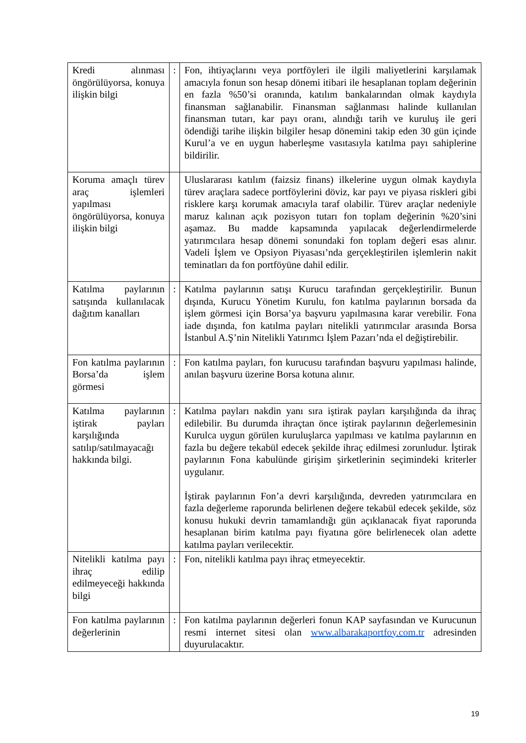| Kredi alınması öngörülüyorsa, konuya ilişkin bilgi | : | Fon, ihtiyaçlarını veya portföyleri ile ilgili maliyetlerini karşılamak amacıyla fonun son hesap dönemi itibari ile hesaplanan toplam değerinin en fazla %50’si oranında, katılım bankalarından olmak kaydıyla finansman sağlanabilir. Finansman sağlanması halinde kullanılan finansman tutarı, kar payı oranı, alındığı tarih ve kuruluş ile geri ödendiği tarihe ilişkin bilgiler hesap dönemini takip eden 30 gün içinde Kurul’a ve en uygun haberleşme vasıtasıyla katılma payı sahiplerine bildirilir. |
| Koruma amaçlı türev araç işlemleri yapılması öngörülüyorsa, konuya ilişkin bilgi | | Uluslararası katılım (faizsiz finans) ilkelerine uygun olmak kaydıyla türev araçlara sadece portföylerini döviz, kar payı ve piyasa riskleri gibi risklere karşı korumak amacıyla taraf olabilir. Türev araçlar nedeniyle maruz kalınan açık pozisyon tutarı fon toplam değerinin %20’sini aşamaz. Bu madde kapsamında yapılacak değerlendirmelerde yatırımcılara hesap dönemi sonundaki fon toplam değeri esas alınır. Vadeli İşlem ve Opsiyon Piyasası’nda gerçekleştirilen işlemlerin nakit teminatları da fon portföyüne dahil edilir. |
| Katılma paylarının satışında kullanılacak dağıtım kanalları | : | Katılma paylarının satışı Kurucu tarafından gerçekleştirilir. Bunun dışında, Kurucu Yönetim Kurulu, fon katılma paylarının borsada da işlem görmesi için Borsa’ya başvuru yapılmasına karar verebilir. Fona iade dışında, fon katılma payları nitelikli yatırımcılar arasında Borsa İstanbul A.Ş’nin Nitelikli Yatırımcı İşlem Pazarı’nda el değiştirebilir. |
| Fon katılma paylarının Borsa’da işlem görmesi | : | Fon katılma payları, fon kurucusu tarafından başvuru yapılması halinde, anılan başvuru üzerine Borsa kotuna alınır. |
| Katılma paylarının iştirak payları karşılığında satılıp/satılmayacağı hakkında bilgi. | : | Katılma payları nakdin yanı sıra iştirak payları karşılığında da ihraç edilebilir. Bu durumda ihraçtan önce iştirak paylarının değerlemesinin Kurulca uygun görülen kuruluşlarca yapılması ve katılma paylarının en fazla bu değere tekabül edecek şekilde ihraç edilmesi zorunludur. İştirak paylarının Fona kabulünde girişim şirketlerinin seçimindeki kriterler uygulanır. İştirak paylarının Fon’a devri karşılığında, devreden yatırımcılara en fazla değerleme raporunda belirlenen değere tekabül edecek şekilde, söz konusu hukuki devrin tamamlandığı gün açıklanacak fiyat raporunda hesaplanan birim katılma payı fiyatına göre belirlenecek olan adette katılma payları verilecektir. |
| Nitelikli katılma payı ihraç edilip edilmeyeceği hakkında bilgi | : | Fon, nitelikli katılma payı ihraç etmeyecektir. |
| Fon katılma paylarının değerlerinin | : | Fon katılma paylarının değerleri fonun KAP sayfasından ve Kurucunun resmi internet sitesi olan www.albarakaportfoy.com.tr adresinden duyurulacaktır. |
19